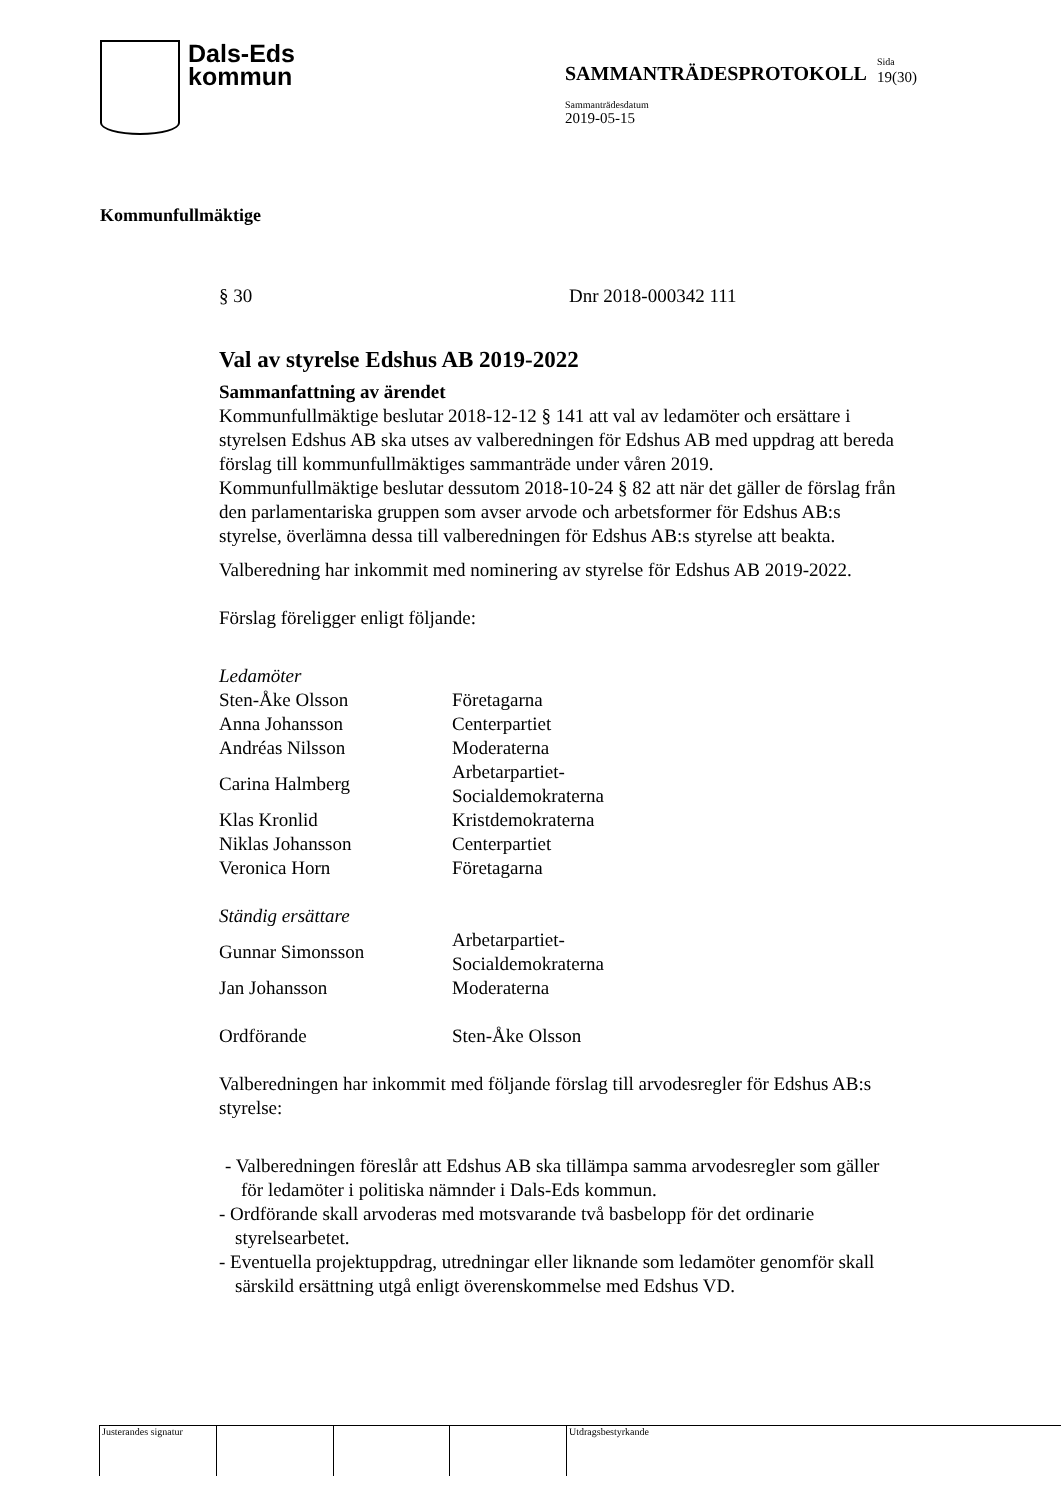Dals-Eds
kommun
SAMMANTRÄDESPROTOKOLL
Sammanträdesdatum
2019-05-15
Sida
19(30)
Kommunfullmäktige
§ 30 Dnr 2018-000342 111
Val av styrelse Edshus AB 2019-2022
Sammanfattning av ärendet
Kommunfullmäktige beslutar 2018-12-12 § 141 att val av ledamöter och ersättare i styrelsen Edshus AB ska utses av valberedningen för Edshus AB med uppdrag att bereda förslag till kommunfullmäktiges sammanträde under våren 2019.
Kommunfullmäktige beslutar dessutom 2018-10-24 § 82 att när det gäller de förslag från den parlamentariska gruppen som avser arvode och arbetsformer för Edshus AB:s styrelse, överlämna dessa till valberedningen för Edshus AB:s styrelse att beakta.
Valberedning har inkommit med nominering av styrelse för Edshus AB 2019-2022.
Förslag föreligger enligt följande:
| Ledamöter | |
| Sten-Åke Olsson | Företagarna |
| Anna Johansson | Centerpartiet |
| Andréas Nilsson | Moderaterna |
| Carina Halmberg | Arbetarpartiet-Socialdemokraterna |
| Klas Kronlid | Kristdemokraterna |
| Niklas Johansson | Centerpartiet |
| Veronica Horn | Företagarna |
| Ständig ersättare | |
| Gunnar Simonsson | Arbetarpartiet-Socialdemokraterna |
| Jan Johansson | Moderaterna |
| Ordförande | Sten-Åke Olsson |
Valberedningen har inkommit med följande förslag till arvodesregler för Edshus AB:s styrelse:
- Valberedningen föreslår att Edshus AB ska tillämpa samma arvodesregler som gäller för ledamöter i politiska nämnder i Dals-Eds kommun.
- Ordförande skall arvoderas med motsvarande två basbelopp för det ordinarie styrelsearbetet.
- Eventuella projektuppdrag, utredningar eller liknande som ledamöter genomför skall särskild ersättning utgå enligt överenskommelse med Edshus VD.
Justerandes signatur Utdragsbestyrkande